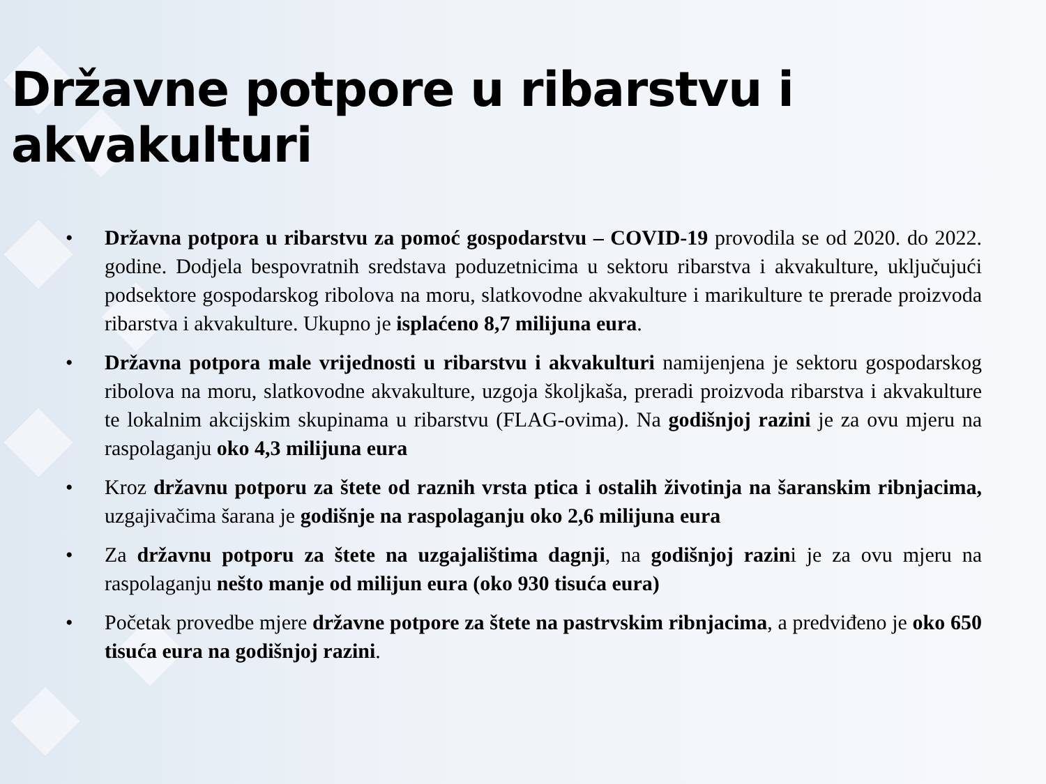Državne potpore u ribarstvu i akvakulturi
• Državna potpora u ribarstvu za pomoć gospodarstvu – COVID-19 provodila se od 2020. do 2022. godine. Dodjela bespovratnih sredstava poduzetnicima u sektoru ribarstva i akvakulture, uključujući podsektore gospodarskog ribolova na moru, slatkovodne akvakulture i marikulture te prerade proizvoda ribarstva i akvakulture. Ukupno je isplaćeno 8,7 milijuna eura.
• Državna potpora male vrijednosti u ribarstvu i akvakulturi namijenjena je sektoru gospodarskog ribolova na moru, slatkovodne akvakulture, uzgoja školjkaša, preradi proizvoda ribarstva i akvakulture te lokalnim akcijskim skupinama u ribarstvu (FLAG-ovima). Na godišnjoj razini je za ovu mjeru na raspolaganju oko 4,3 milijuna eura
• Kroz državnu potporu za štete od raznih vrsta ptica i ostalih životinja na šaranskim ribnjacima, uzgajivačima šarana je godišnje na raspolaganju oko 2,6 milijuna eura
• Za državnu potporu za štete na uzgajalištima dagnji, na godišnjoj razini je za ovu mjeru na raspolaganju nešto manje od milijun eura (oko 930 tisuća eura)
• Početak provedbe mjere državne potpore za štete na pastrvskim ribnjacima, a predviđeno je oko 650 tisuća eura na godišnjoj razini.